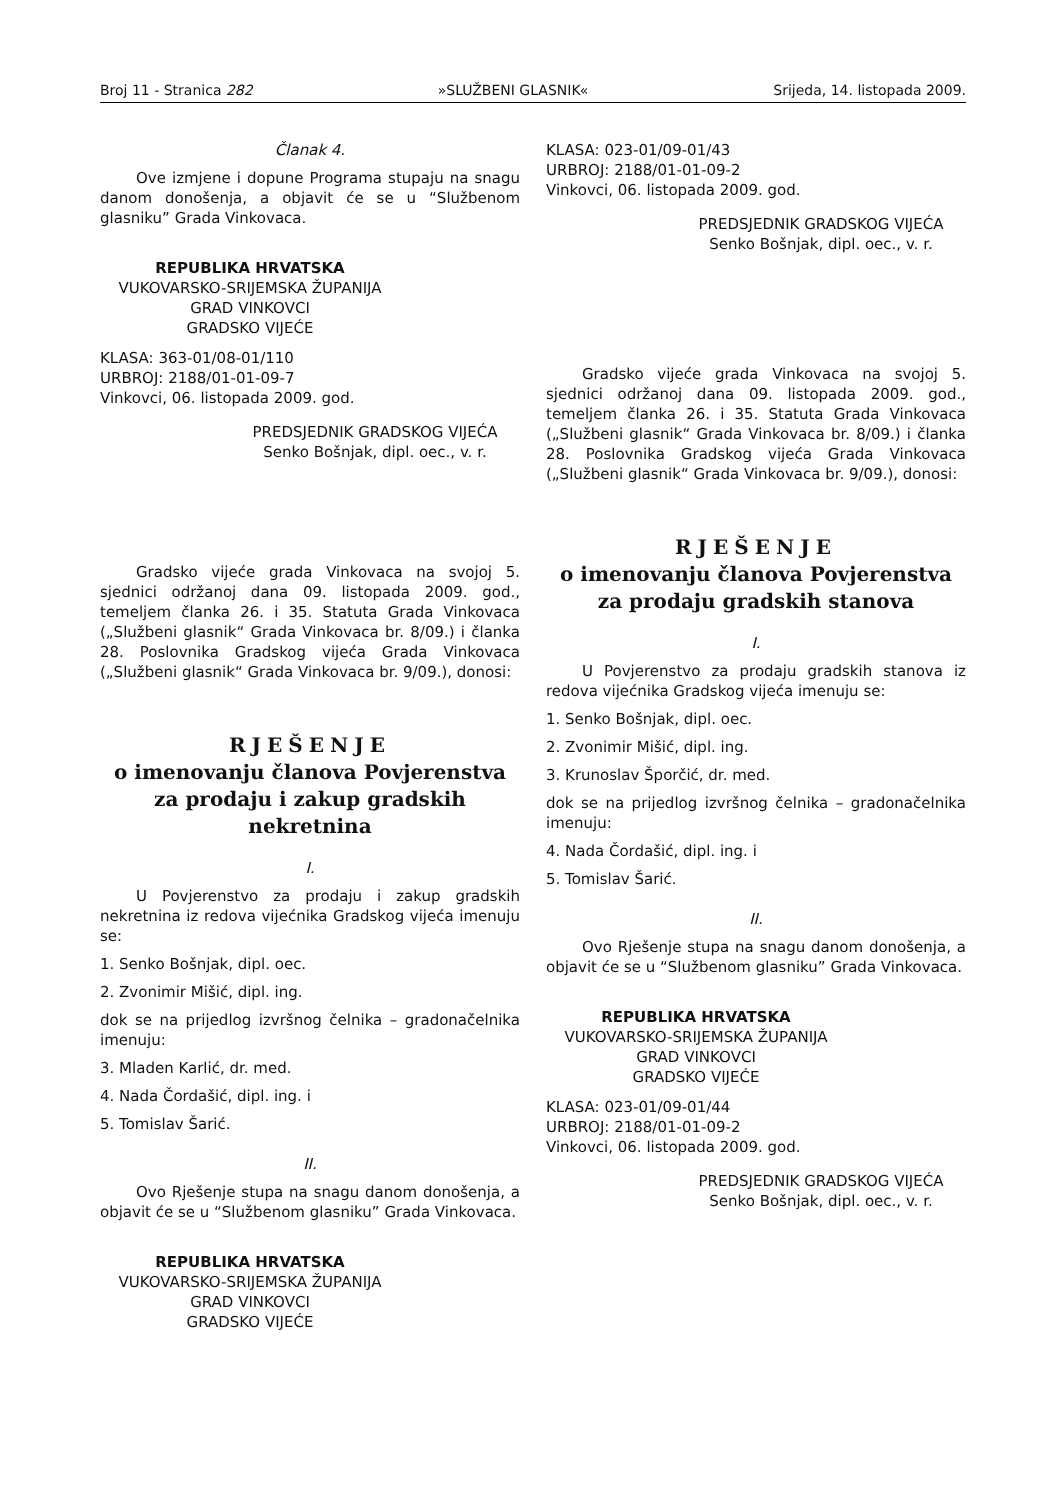Broj 11 - Stranica 282 »SLUŽBENI GLASNIK« Srijeda, 14. listopada 2009.
Članak 4.
Ove izmjene i dopune Programa stupaju na snagu danom donošenja, a objavit će se u “Službenom glasniku” Grada Vinkovaca.
REPUBLIKA HRVATSKA
VUKOVARSKO-SRIJEMSKA ŽUPANIJA
GRAD VINKOVCI
GRADSKO VIJEĆE
KLASA: 363-01/08-01/110
URBROJ: 2188/01-01-09-7
Vinkovci, 06. listopada 2009. god.
PREDSJEDNIK GRADSKOG VIJEĆA
Senko Bošnjak, dipl. oec., v. r.
Gradsko vijeće grada Vinkovaca na svojoj 5. sjednici održanoj dana 09. listopada 2009. god., temeljem članka 26. i 35. Statuta Grada Vinkovaca („Službeni glasnik“ Grada Vinkovaca br. 8/09.) i članka 28. Poslovnika Gradskog vijeća Grada Vinkovaca („Službeni glasnik“ Grada Vinkovaca br. 9/09.), donosi:
RJEŠENJE
o imenovanju članova Povjerenstva za prodaju i zakup gradskih nekretnina
I.
U Povjerenstvo za prodaju i zakup gradskih nekretnina iz redova vijećnika Gradskog vijeća imenuju se:
1. Senko Bošnjak, dipl. oec.
2. Zvonimir Mišić, dipl. ing.
dok se na prijedlog izvršnog čelnika – gradonačelnika imenuju:
3. Mladen Karlić, dr. med.
4. Nada Čordašić, dipl. ing. i
5. Tomislav Šarić.
II.
Ovo Rješenje stupa na snagu danom donošenja, a objavit će se u “Službenom glasniku” Grada Vinkovaca.
REPUBLIKA HRVATSKA
VUKOVARSKO-SRIJEMSKA ŽUPANIJA
GRAD VINKOVCI
GRADSKO VIJEĆE
KLASA: 023-01/09-01/43
URBROJ: 2188/01-01-09-2
Vinkovci, 06. listopada 2009. god.
PREDSJEDNIK GRADSKOG VIJEĆA
Senko Bošnjak, dipl. oec., v. r.
Gradsko vijeće grada Vinkovaca na svojoj 5. sjednici održanoj dana 09. listopada 2009. god., temeljem članka 26. i 35. Statuta Grada Vinkovaca („Službeni glasnik“ Grada Vinkovaca br. 8/09.) i članka 28. Poslovnika Gradskog vijeća Grada Vinkovaca („Službeni glasnik“ Grada Vinkovaca br. 9/09.), donosi:
RJEŠENJE
o imenovanju članova Povjerenstva za prodaju gradskih stanova
I.
U Povjerenstvo za prodaju gradskih stanova iz redova vijećnika Gradskog vijeća imenuju se:
1. Senko Bošnjak, dipl. oec.
2. Zvonimir Mišić, dipl. ing.
3. Krunoslav Šporčić, dr. med.
dok se na prijedlog izvršnog čelnika – gradonačelnika imenuju:
4. Nada Čordašić, dipl. ing. i
5. Tomislav Šarić.
II.
Ovo Rješenje stupa na snagu danom donošenja, a objavit će se u “Službenom glasniku” Grada Vinkovaca.
REPUBLIKA HRVATSKA
VUKOVARSKO-SRIJEMSKA ŽUPANIJA
GRAD VINKOVCI
GRADSKO VIJEĆE
KLASA: 023-01/09-01/44
URBROJ: 2188/01-01-09-2
Vinkovci, 06. listopada 2009. god.
PREDSJEDNIK GRADSKOG VIJEĆA
Senko Bošnjak, dipl. oec., v. r.